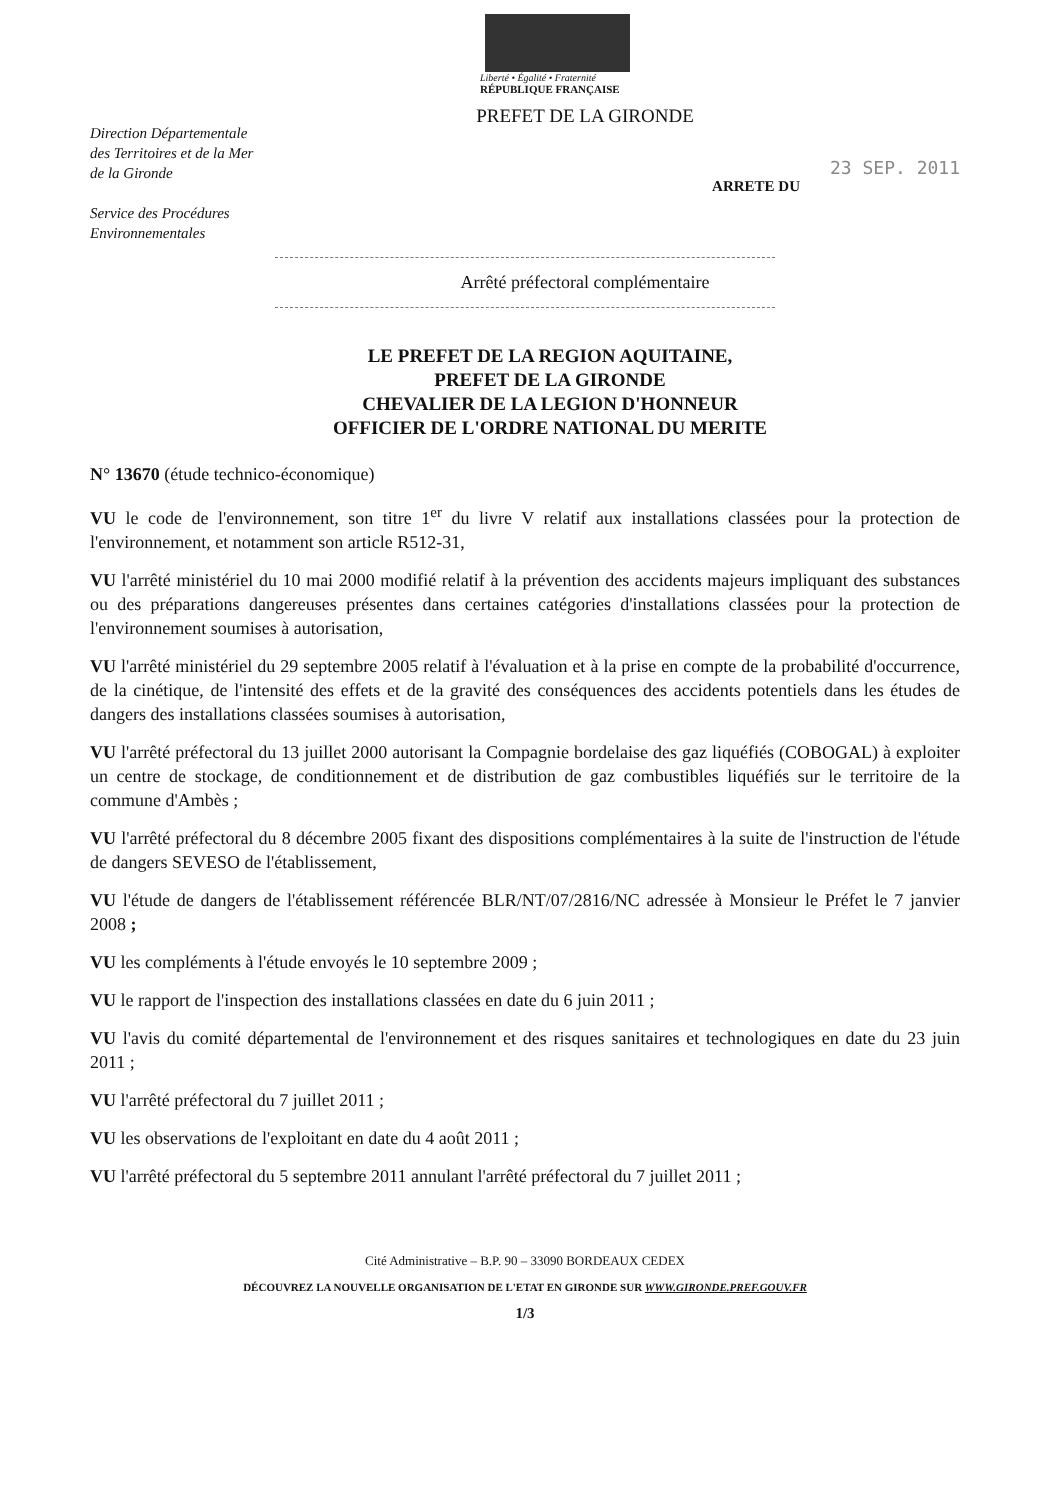Liberté • Égalité • Fraternité
RÉPUBLIQUE FRANÇAISE
PREFET DE LA GIRONDE
Direction Départementale
des Territoires et de la Mer
de la Gironde
Service des Procédures
Environnementales
23 SEP. 2011
ARRETE DU
Arrêté préfectoral complémentaire
LE PREFET DE LA REGION AQUITAINE,
PREFET DE LA GIRONDE
CHEVALIER DE LA LEGION D'HONNEUR
OFFICIER DE L'ORDRE NATIONAL DU MERITE
N° 13670 (étude technico-économique)
VU le code de l'environnement, son titre 1<sup>er</sup> du livre V relatif aux installations classées pour la protection de l'environnement, et notamment son article R512-31,
VU l'arrêté ministériel du 10 mai 2000 modifié relatif à la prévention des accidents majeurs impliquant des substances ou des préparations dangereuses présentes dans certaines catégories d'installations classées pour la protection de l'environnement soumises à autorisation,
VU l'arrêté ministériel du 29 septembre 2005 relatif à l'évaluation et à la prise en compte de la probabilité d'occurrence, de la cinétique, de l'intensité des effets et de la gravité des conséquences des accidents potentiels dans les études de dangers des installations classées soumises à autorisation,
VU l'arrêté préfectoral du 13 juillet 2000 autorisant la Compagnie bordelaise des gaz liquéfiés (COBOGAL) à exploiter un centre de stockage, de conditionnement et de distribution de gaz combustibles liquéfiés sur le territoire de la commune d'Ambès ;
VU l'arrêté préfectoral du 8 décembre 2005 fixant des dispositions complémentaires à la suite de l'instruction de l'étude de dangers SEVESO de l'établissement,
VU l'étude de dangers de l'établissement référencée BLR/NT/07/2816/NC adressée à Monsieur le Préfet le 7 janvier 2008 ;
VU les compléments à l'étude envoyés le 10 septembre 2009 ;
VU le rapport de l'inspection des installations classées en date du 6 juin 2011 ;
VU l'avis du comité départemental de l'environnement et des risques sanitaires et technologiques en date du 23 juin 2011 ;
VU l'arrêté préfectoral du 7 juillet 2011 ;
VU les observations de l'exploitant en date du 4 août 2011 ;
VU l'arrêté préfectoral du 5 septembre 2011 annulant l'arrêté préfectoral du 7 juillet 2011 ;
Cité Administrative – B.P. 90 – 33090 BORDEAUX CEDEX
DÉCOUVREZ LA NOUVELLE ORGANISATION DE L'ETAT EN GIRONDE SUR WWW.GIRONDE.PREF.GOUV.FR
1/3